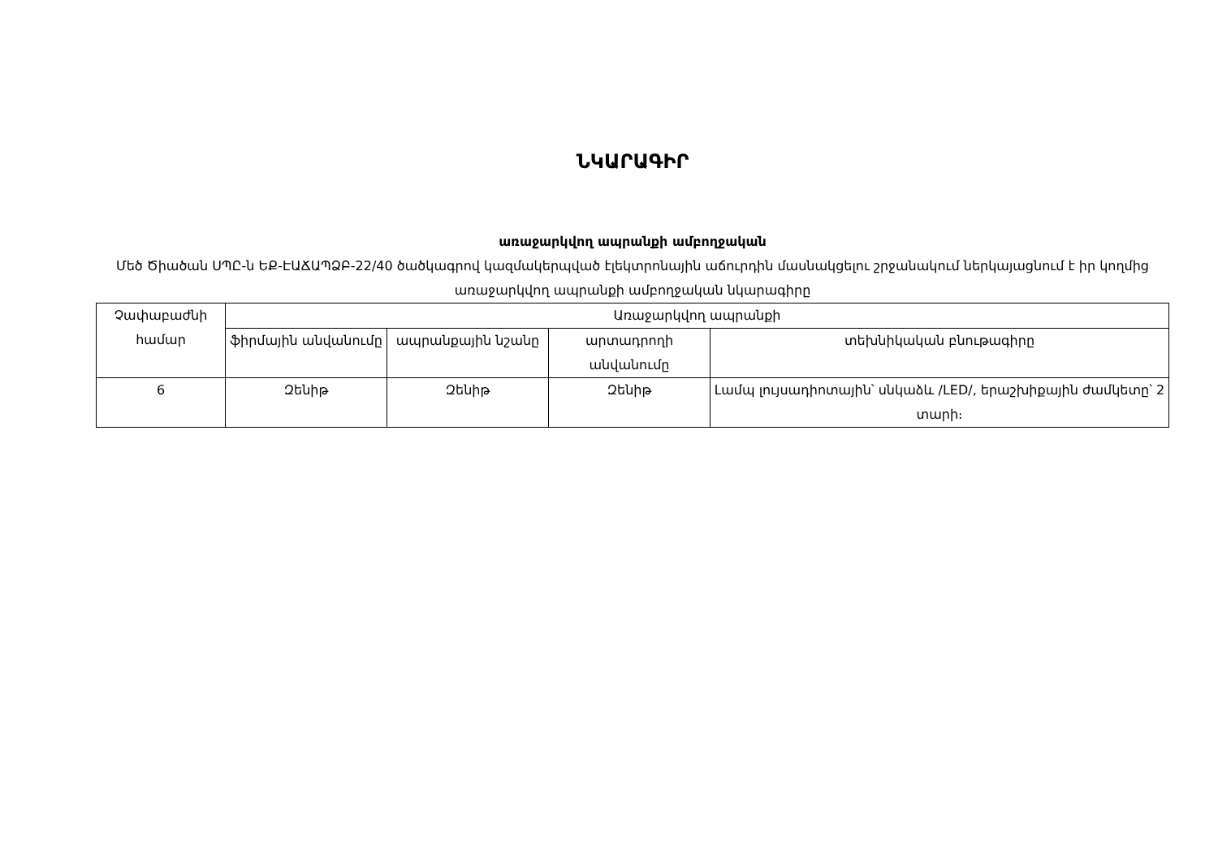ՆԿԱՐԱԳԻՐ
առաջարկվող ապրանքի ամբողջական
Մեծ Ծիածան ՍՊԸ-ն ԵՔ-ԷԱՃԱՊՁԲ-22/40 ծածկագրով կազմակերպված էլեկտրոնային աճուրդին մասնակցելու շրջանակում ներկայացնում է իր կողմից առաջարկվող ապրանքի ամբողջական նկարագիրը
| Չափաբաժնի համար | Առաջարկվող ապրանքի | | | |
| --- | --- | --- | --- | --- |
| | ֆիրմային անվանումը | ապրանքային նշանը | արտադրողի անվանումը | տեխնիկական բնութագիրը |
| 6 | Զենիթ | Զենիթ | Զենիթ | Լամպ լույսադիոտային՝ սնկաձև /LED/, երաշխիքային ժամկետը՝ 2 տարի։ |